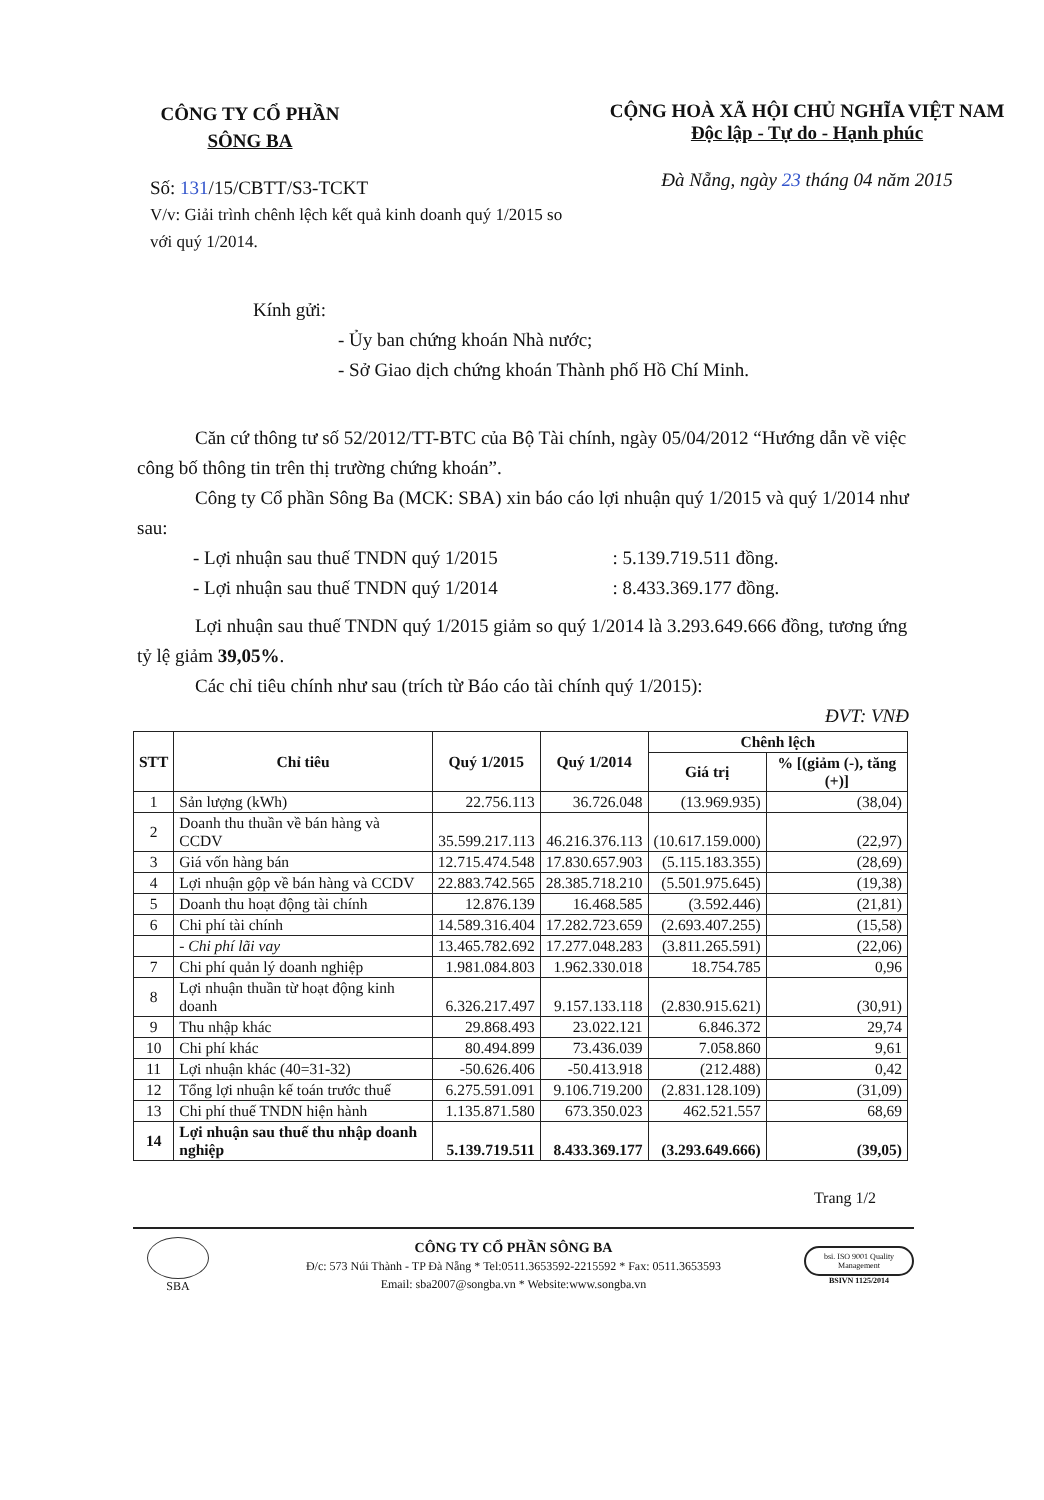CÔNG TY CỔ PHẦN
SÔNG BA
Số: 131/15/CBTT/S3-TCKT
V/v: Giải trình chênh lệch kết quả kinh doanh quý 1/2015 so với quý 1/2014.
CỘNG HOÀ XÃ HỘI CHỦ NGHĨA VIỆT NAM
Độc lập - Tự do - Hạnh phúc
Đà Nẵng, ngày 23 tháng 04 năm 2015
Kính gửi:
- Ủy ban chứng khoán Nhà nước;
- Sở Giao dịch chứng khoán Thành phố Hồ Chí Minh.
Căn cứ thông tư số 52/2012/TT-BTC của Bộ Tài chính, ngày 05/04/2012 “Hướng dẫn về việc công bố thông tin trên thị trường chứng khoán”.
Công ty Cổ phần Sông Ba (MCK: SBA) xin báo cáo lợi nhuận quý 1/2015 và quý 1/2014 như sau:
- Lợi nhuận sau thuế TNDN quý 1/2015 : 5.139.719.511 đồng.
- Lợi nhuận sau thuế TNDN quý 1/2014 : 8.433.369.177 đồng.
Lợi nhuận sau thuế TNDN quý 1/2015 giảm so quý 1/2014 là 3.293.649.666 đồng, tương ứng tỷ lệ giảm 39,05%.
Các chỉ tiêu chính như sau (trích từ Báo cáo tài chính quý 1/2015):
ĐVT: VNĐ
| STT | Chỉ tiêu | Quý 1/2015 | Quý 1/2014 | Chênh lệch | |
| --- | --- | --- | --- | --- | --- |
| | | | | Giá trị | % [(giảm (-), tăng (+)] |
| 1 | Sản lượng (kWh) | 22.756.113 | 36.726.048 | (13.969.935) | (38,04) |
| 2 | Doanh thu thuần về bán hàng và CCDV | 35.599.217.113 | 46.216.376.113 | (10.617.159.000) | (22,97) |
| 3 | Giá vốn hàng bán | 12.715.474.548 | 17.830.657.903 | (5.115.183.355) | (28,69) |
| 4 | Lợi nhuận gộp về bán hàng và CCDV | 22.883.742.565 | 28.385.718.210 | (5.501.975.645) | (19,38) |
| 5 | Doanh thu hoạt động tài chính | 12.876.139 | 16.468.585 | (3.592.446) | (21,81) |
| 6 | Chi phí tài chính | 14.589.316.404 | 17.282.723.659 | (2.693.407.255) | (15,58) |
| | - Chi phí lãi vay | 13.465.782.692 | 17.277.048.283 | (3.811.265.591) | (22,06) |
| 7 | Chi phí quản lý doanh nghiệp | 1.981.084.803 | 1.962.330.018 | 18.754.785 | 0,96 |
| 8 | Lợi nhuận thuần từ hoạt động kinh doanh | 6.326.217.497 | 9.157.133.118 | (2.830.915.621) | (30,91) |
| 9 | Thu nhập khác | 29.868.493 | 23.022.121 | 6.846.372 | 29,74 |
| 10 | Chi phí khác | 80.494.899 | 73.436.039 | 7.058.860 | 9,61 |
| 11 | Lợi nhuận khác (40=31-32) | -50.626.406 | -50.413.918 | (212.488) | 0,42 |
| 12 | Tổng lợi nhuận kế toán trước thuế | 6.275.591.091 | 9.106.719.200 | (2.831.128.109) | (31,09) |
| 13 | Chi phí thuế TNDN hiện hành | 1.135.871.580 | 673.350.023 | 462.521.557 | 68,69 |
| 14 | Lợi nhuận sau thuế thu nhập doanh nghiệp | 5.139.719.511 | 8.433.369.177 | (3.293.649.666) | (39,05) |
Trang 1/2
SBA
CÔNG TY CỔ PHẦN SÔNG BA
Đ/c: 573 Núi Thành - TP Đà Nẵng * Tel:0511.3653592-2215592 * Fax: 0511.3653593
Email: sba2007@songba.vn * Website:www.songba.vn
bsi. ISO 9001 Quality Management
BSIVN 1125/2014